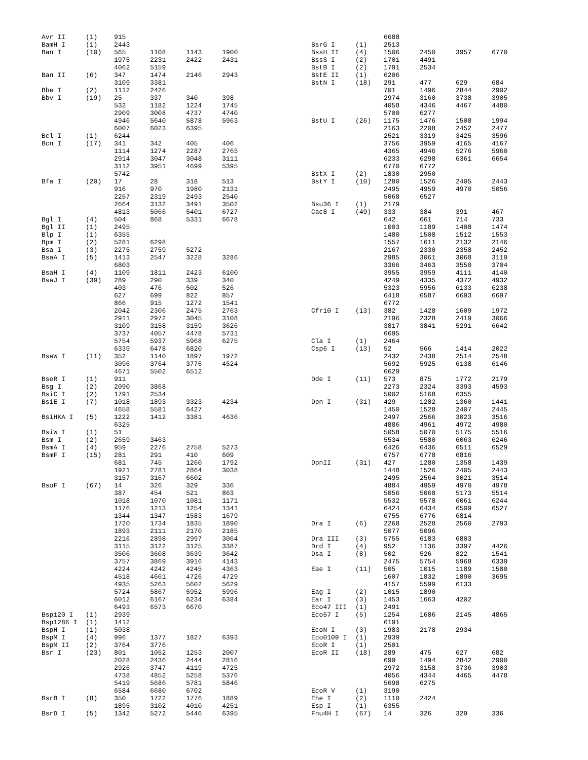| Avr II | (1) | 915 | | | |
| BamH I | (1) | 2443 | | | |
| Ban I | (10) | 565 | 1108 | 1143 | 1900 |
| | | 1975 | 2231 | 2422 | 2431 |
| | | 4062 | 5159 | | |
| Ban II | (6) | 347 | 1474 | 2146 | 2943 |
| | | 3109 | 3381 | | |
| Bbe I | (2) | 1112 | 2426 | | |
| Bbv I | (19) | 25 | 337 | 340 | 398 |
| | | 532 | 1182 | 1224 | 1745 |
| | | 2909 | 3008 | 4737 | 4740 |
| | | 4946 | 5640 | 5878 | 5963 |
| | | 6007 | 6023 | 6395 | |
| Bcl I | (1) | 6244 | | | |
| Bcn I | (17) | 341 | 342 | 405 | 406 |
| | | 1114 | 1274 | 2287 | 2765 |
| | | 2914 | 3047 | 3048 | 3111 |
| | | 3112 | 3951 | 4699 | 5395 |
| | | 5742 | | | |
| Bfa I | (20) | 17 | 28 | 318 | 513 |
| | | 916 | 970 | 1980 | 2131 |
| | | 2257 | 2319 | 2493 | 2540 |
| | | 2664 | 3132 | 3491 | 3502 |
| | | 4813 | 5066 | 5401 | 6727 |
| Bgl I | (4) | 504 | 868 | 5331 | 6678 |
| Bgl II | (1) | 2495 | | | |
| Blp I | (1) | 6355 | | | |
| Bpm I | (2) | 5281 | 6298 | | |
| Bsa I | (3) | 2275 | 2759 | 5272 | |
| BsaA I | (5) | 1413 | 2547 | 3228 | 3286 |
| | | 6803 | | | |
| BsaH I | (4) | 1109 | 1811 | 2423 | 6100 |
| BsaJ I | (39) | 289 | 290 | 339 | 340 |
| | | 403 | 476 | 502 | 526 |
| | | 627 | 699 | 822 | 857 |
| | | 866 | 915 | 1272 | 1541 |
| | | 2042 | 2306 | 2475 | 2763 |
| | | 2911 | 2972 | 3045 | 3108 |
| | | 3109 | 3158 | 3159 | 3626 |
| | | 3737 | 4057 | 4478 | 5731 |
| | | 5754 | 5937 | 5968 | 6275 |
| | | 6339 | 6478 | 6820 | |
| BsaW I | (11) | 352 | 1140 | 1897 | 1972 |
| | | 3096 | 3764 | 3776 | 4524 |
| | | 4671 | 5502 | 6512 | |
| BseR I | (1) | 911 | | | |
| Bsg I | (2) | 2090 | 3868 | | |
| BsiC I | (2) | 1791 | 2534 | | |
| BsiE I | (7) | 1018 | 1893 | 3323 | 4234 |
| | | 4658 | 5581 | 6427 | |
| BsiHKA I | (5) | 1222 | 1412 | 3381 | 4636 |
| | | 6325 | | | |
| BsiW I | (1) | 51 | | | |
| Bsm I | (2) | 2659 | 3463 | | |
| BsmA I | (4) | 959 | 2276 | 2758 | 5273 |
| BsmF I | (15) | 281 | 291 | 410 | 609 |
| | | 681 | 745 | 1260 | 1792 |
| | | 1921 | 2781 | 2864 | 3038 |
| | | 3157 | 3167 | 6602 | |
| BsoF I | (67) | 14 | 326 | 329 | 336 |
| | | 387 | 454 | 521 | 863 |
| | | 1018 | 1070 | 1081 | 1171 |
| | | 1176 | 1213 | 1254 | 1341 |
| | | 1344 | 1347 | 1583 | 1679 |
| | | 1720 | 1734 | 1835 | 1890 |
| | | 1893 | 2111 | 2170 | 2185 |
| | | 2216 | 2898 | 2997 | 3064 |
| | | 3115 | 3122 | 3125 | 3387 |
| | | 3506 | 3608 | 3639 | 3642 |
| | | 3757 | 3869 | 3916 | 4143 |
| | | 4224 | 4242 | 4245 | 4363 |
| | | 4518 | 4661 | 4726 | 4729 |
| | | 4935 | 5263 | 5602 | 5629 |
| | | 5724 | 5867 | 5952 | 5996 |
| | | 6012 | 6167 | 6234 | 6384 |
| | | 6493 | 6573 | 6670 | |
| Bsp120 I | (1) | 2939 | | | |
| Bsp1286 I | (1) | 1412 | | | |
| BspH I | (1) | 5038 | | | |
| BspM I | (4) | 996 | 1377 | 1827 | 6393 |
| BspM II | (2) | 3764 | 3776 | | |
| Bsr I | (23) | 801 | 1052 | 1253 | 2007 |
| | | 2028 | 2436 | 2444 | 2816 |
| | | 2926 | 3747 | 4119 | 4725 |
| | | 4738 | 4852 | 5258 | 5376 |
| | | 5419 | 5686 | 5781 | 5846 |
| | | 6584 | 6680 | 6702 | |
| BsrB I | (8) | 350 | 1722 | 1776 | 1889 |
| | | 1895 | 3102 | 4010 | 4251 |
| BsrD I | (5) | 1342 | 5272 | 5446 | 6395 |
| | | 6688 | | | |
| BsrG I | (1) | 2513 | | | |
| BssH II | (4) | 1506 | 2450 | 3957 | 6770 |
| BssS I | (2) | 1701 | 4491 | | |
| BstB I | (2) | 1791 | 2534 | | |
| BstE II | (1) | 6206 | | | |
| BstN I | (18) | 291 | 477 | 629 | 684 |
| | | 701 | 1496 | 2844 | 2902 |
| | | 2974 | 3160 | 3738 | 3905 |
| | | 4058 | 4346 | 4467 | 4480 |
| | | 5700 | 6277 | | |
| BstU I | (26) | 1175 | 1476 | 1508 | 1994 |
| | | 2163 | 2208 | 2452 | 2477 |
| | | 2521 | 3319 | 3425 | 3596 |
| | | 3756 | 3959 | 4165 | 4167 |
| | | 4365 | 4946 | 5276 | 5960 |
| | | 6233 | 6298 | 6361 | 6654 |
| | | 6770 | 6772 | | |
| BstX I | (2) | 1830 | 2950 | | |
| BstY I | (10) | 1280 | 1526 | 2405 | 2443 |
| | | 2495 | 4959 | 4970 | 5056 |
| | | 5068 | 6527 | | |
| Bsu36 I | (1) | 2179 | | | |
| Cac8 I | (49) | 333 | 384 | 391 | 467 |
| | | 642 | 661 | 714 | 733 |
| | | 1003 | 1189 | 1408 | 1474 |
| | | 1480 | 1508 | 1512 | 1553 |
| | | 1557 | 1611 | 2132 | 2146 |
| | | 2167 | 2330 | 2358 | 2452 |
| | | 2985 | 3061 | 3068 | 3119 |
| | | 3366 | 3463 | 3550 | 3704 |
| | | 3955 | 3959 | 4111 | 4140 |
| | | 4249 | 4335 | 4372 | 4932 |
| | | 5323 | 5956 | 6133 | 6238 |
| | | 6418 | 6587 | 6693 | 6697 |
| | | 6772 | | | |
| Cfr10 I | (13) | 382 | 1428 | 1609 | 1972 |
| | | 2196 | 2328 | 2419 | 3066 |
| | | 3817 | 3841 | 5291 | 6642 |
| | | 6695 | | | |
| Cla I | (1) | 2464 | | | |
| Csp6 I | (13) | 52 | 566 | 1414 | 2022 |
| | | 2432 | 2438 | 2514 | 2548 |
| | | 5692 | 5925 | 6138 | 6146 |
| | | 6629 | | | |
| Dde I | (11) | 573 | 875 | 1772 | 2179 |
| | | 2273 | 2324 | 3393 | 4593 |
| | | 5002 | 5168 | 6355 | |
| Dpn I | (31) | 429 | 1282 | 1360 | 1441 |
| | | 1450 | 1528 | 2407 | 2445 |
| | | 2497 | 2566 | 3023 | 3516 |
| | | 4886 | 4961 | 4972 | 4980 |
| | | 5058 | 5070 | 5175 | 5516 |
| | | 5534 | 5580 | 6063 | 6246 |
| | | 6426 | 6436 | 6511 | 6529 |
| | | 6757 | 6778 | 6816 | |
| DpnII | (31) | 427 | 1280 | 1358 | 1439 |
| | | 1448 | 1526 | 2405 | 2443 |
| | | 2495 | 2564 | 3021 | 3514 |
| | | 4884 | 4959 | 4970 | 4978 |
| | | 5056 | 5068 | 5173 | 5514 |
| | | 5532 | 5578 | 6061 | 6244 |
| | | 6424 | 6434 | 6509 | 6527 |
| | | 6755 | 6776 | 6814 | |
| Dra I | (6) | 2268 | 2528 | 2560 | 2793 |
| | | 5077 | 5096 | | |
| Dra III | (3) | 5755 | 6183 | 6803 | |
| Drd I | (4) | 952 | 1136 | 3397 | 4426 |
| Dsa I | (8) | 502 | 526 | 822 | 1541 |
| | | 2475 | 5754 | 5968 | 6339 |
| Eae I | (11) | 505 | 1015 | 1189 | 1580 |
| | | 1607 | 1832 | 1890 | 3695 |
| | | 4157 | 5599 | 6133 | |
| Eag I | (2) | 1015 | 1890 | | |
| Ear I | (3) | 1453 | 1663 | 4202 | |
| Eco47 III | (1) | 2491 | | | |
| Eco57 I | (5) | 1254 | 1686 | 2145 | 4865 |
| | | 6191 | | | |
| EcoN I | (3) | 1983 | 2178 | 2934 | |
| Eco0109 I | (1) | 2939 | | | |
| EcoR I | (1) | 2501 | | | |
| EcoR II | (18) | 289 | 475 | 627 | 682 |
| | | 699 | 1494 | 2842 | 2900 |
| | | 2972 | 3158 | 3736 | 3903 |
| | | 4056 | 4344 | 4465 | 4478 |
| | | 5698 | 6275 | | |
| EcoR V | (1) | 3190 | | | |
| Ehe I | (2) | 1110 | 2424 | | |
| Esp I | (1) | 6355 | | | |
| Fnu4H I | (67) | 14 | 326 | 329 | 336 |